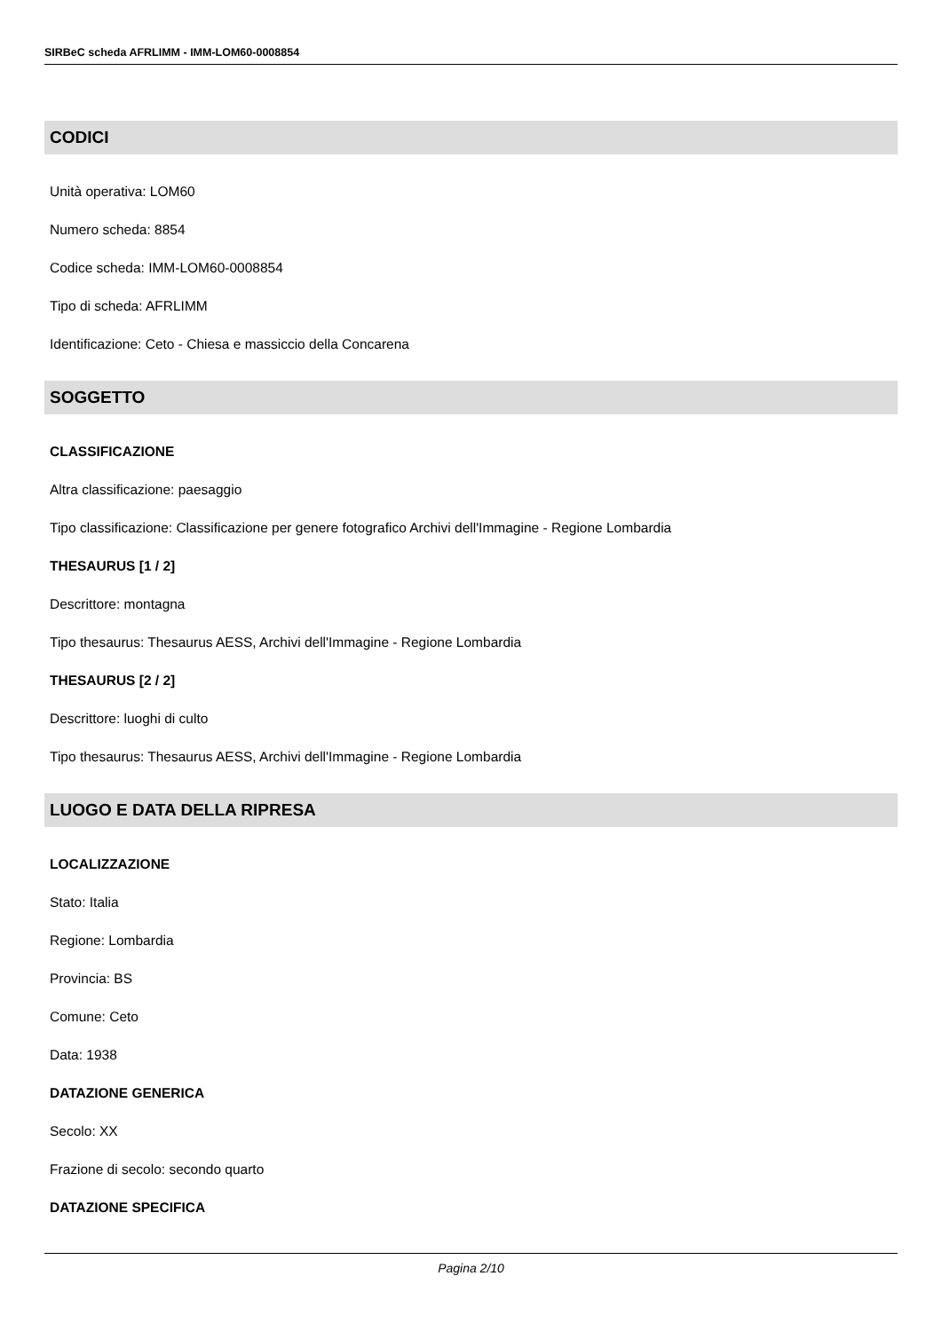SIRBeC scheda AFRLIMM - IMM-LOM60-0008854
CODICI
Unità operativa: LOM60
Numero scheda: 8854
Codice scheda: IMM-LOM60-0008854
Tipo di scheda: AFRLIMM
Identificazione: Ceto - Chiesa e massiccio della Concarena
SOGGETTO
CLASSIFICAZIONE
Altra classificazione: paesaggio
Tipo classificazione: Classificazione per genere fotografico Archivi dell'Immagine - Regione Lombardia
THESAURUS [1 / 2]
Descrittore: montagna
Tipo thesaurus: Thesaurus AESS, Archivi dell'Immagine - Regione Lombardia
THESAURUS [2 / 2]
Descrittore: luoghi di culto
Tipo thesaurus: Thesaurus AESS, Archivi dell'Immagine - Regione Lombardia
LUOGO E DATA DELLA RIPRESA
LOCALIZZAZIONE
Stato: Italia
Regione: Lombardia
Provincia: BS
Comune: Ceto
Data: 1938
DATAZIONE GENERICA
Secolo: XX
Frazione di secolo: secondo quarto
DATAZIONE SPECIFICA
Pagina 2/10